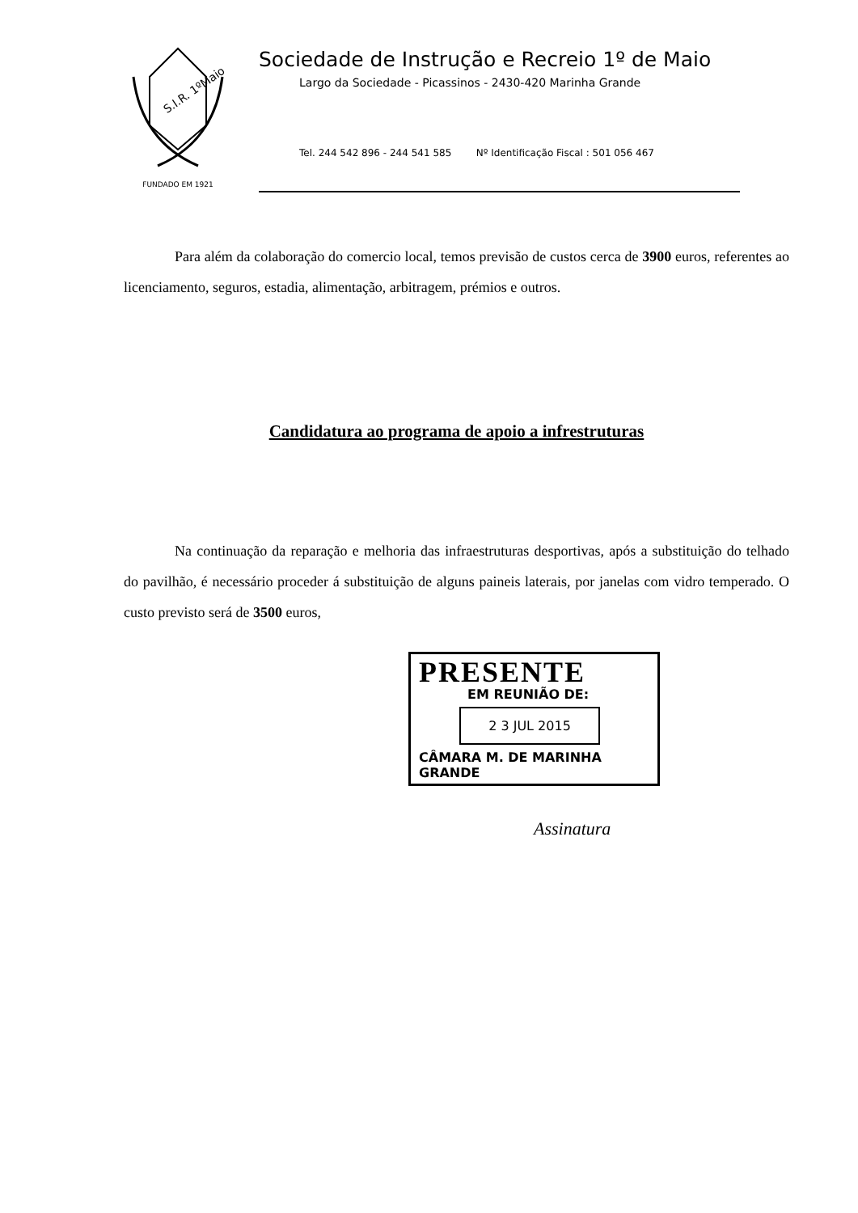S.I.R. 1ºMaio
FUNDADO EM 1921
Sociedade de Instrução e Recreio 1º de Maio
Largo da Sociedade - Picassinos - 2430-420 Marinha Grande
Tel. 244 542 896 - 244 541 585 Nº Identificação Fiscal : 501 056 467
Para além da colaboração do comercio local, temos previsão de custos cerca de 3900 euros, referentes ao licenciamento, seguros, estadia, alimentação, arbitragem, prémios e outros.
Candidatura ao programa de apoio a infrestruturas
Na continuação da reparação e melhoria das infraestruturas desportivas, após a substituição do telhado do pavilhão, é necessário proceder á substituição de alguns paineis laterais, por janelas com vidro temperado. O custo previsto será de 3500 euros,
PRESENTE
EM REUNIÃO DE:
2 3 JUL 2015
CÂMARA M. DE MARINHA GRANDE
Assinatura